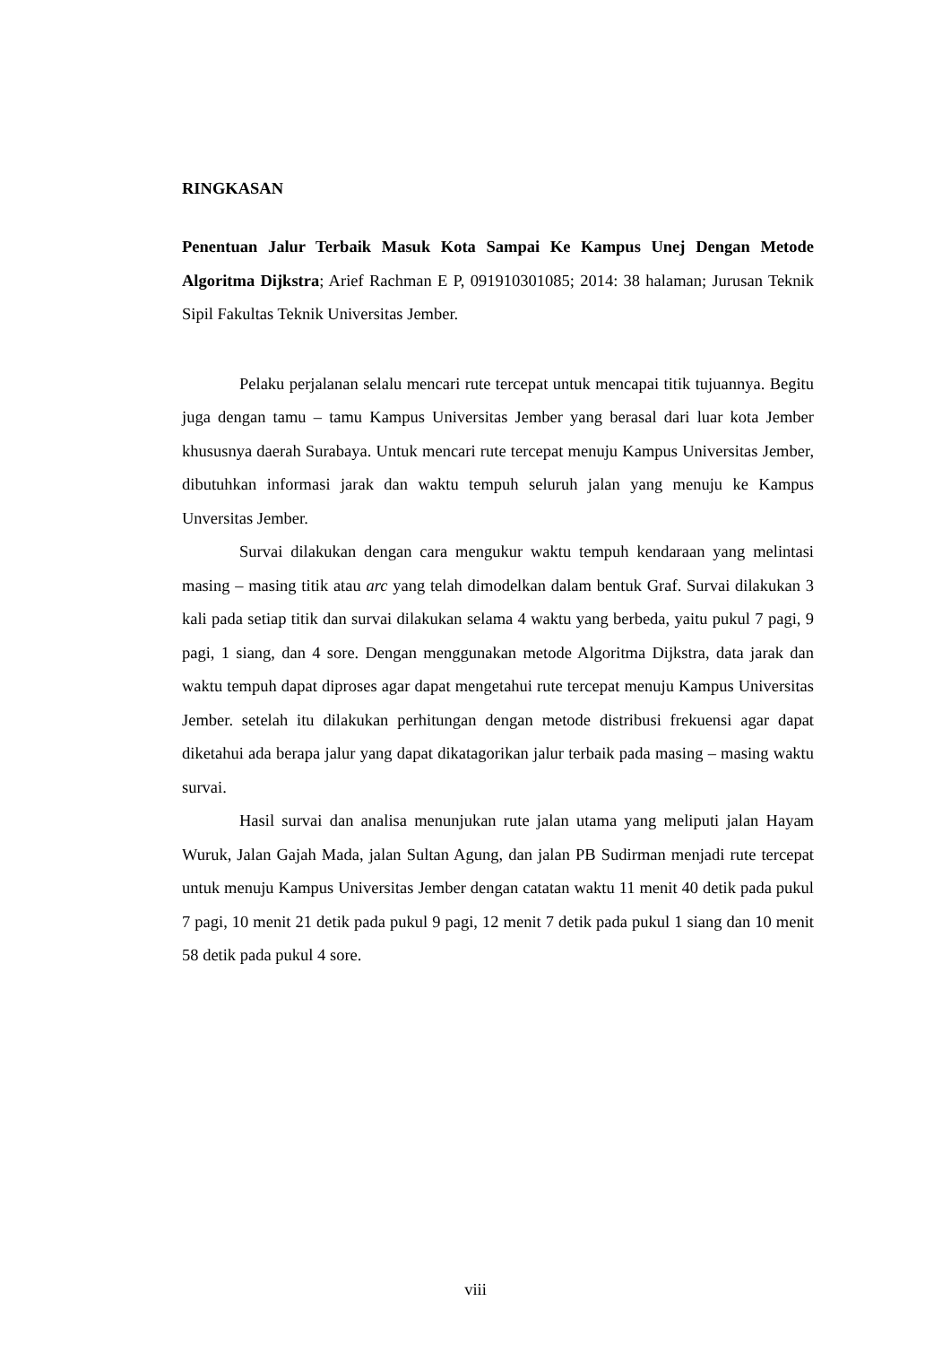RINGKASAN
Penentuan Jalur Terbaik Masuk Kota Sampai Ke Kampus Unej Dengan Metode Algoritma Dijkstra; Arief Rachman E P, 091910301085; 2014: 38 halaman; Jurusan Teknik Sipil Fakultas Teknik Universitas Jember.
Pelaku perjalanan selalu mencari rute tercepat untuk mencapai titik tujuannya. Begitu juga dengan tamu – tamu Kampus Universitas Jember yang berasal dari luar kota Jember khususnya daerah Surabaya. Untuk mencari rute tercepat menuju Kampus Universitas Jember, dibutuhkan informasi jarak dan waktu tempuh seluruh jalan yang menuju ke Kampus Unversitas Jember.
Survai dilakukan dengan cara mengukur waktu tempuh kendaraan yang melintasi masing – masing titik atau arc yang telah dimodelkan dalam bentuk Graf. Survai dilakukan 3 kali pada setiap titik dan survai dilakukan selama 4 waktu yang berbeda, yaitu pukul 7 pagi, 9 pagi, 1 siang, dan 4 sore. Dengan menggunakan metode Algoritma Dijkstra, data jarak dan waktu tempuh dapat diproses agar dapat mengetahui rute tercepat menuju Kampus Universitas Jember. setelah itu dilakukan perhitungan dengan metode distribusi frekuensi agar dapat diketahui ada berapa jalur yang dapat dikatagorikan jalur terbaik pada masing – masing waktu survai.
Hasil survai dan analisa menunjukan rute jalan utama yang meliputi jalan Hayam Wuruk, Jalan Gajah Mada, jalan Sultan Agung, dan jalan PB Sudirman menjadi rute tercepat untuk menuju Kampus Universitas Jember dengan catatan waktu 11 menit 40 detik pada pukul 7 pagi, 10 menit 21 detik pada pukul 9 pagi, 12 menit 7 detik pada pukul 1 siang dan 10 menit 58 detik pada pukul 4 sore.
viii